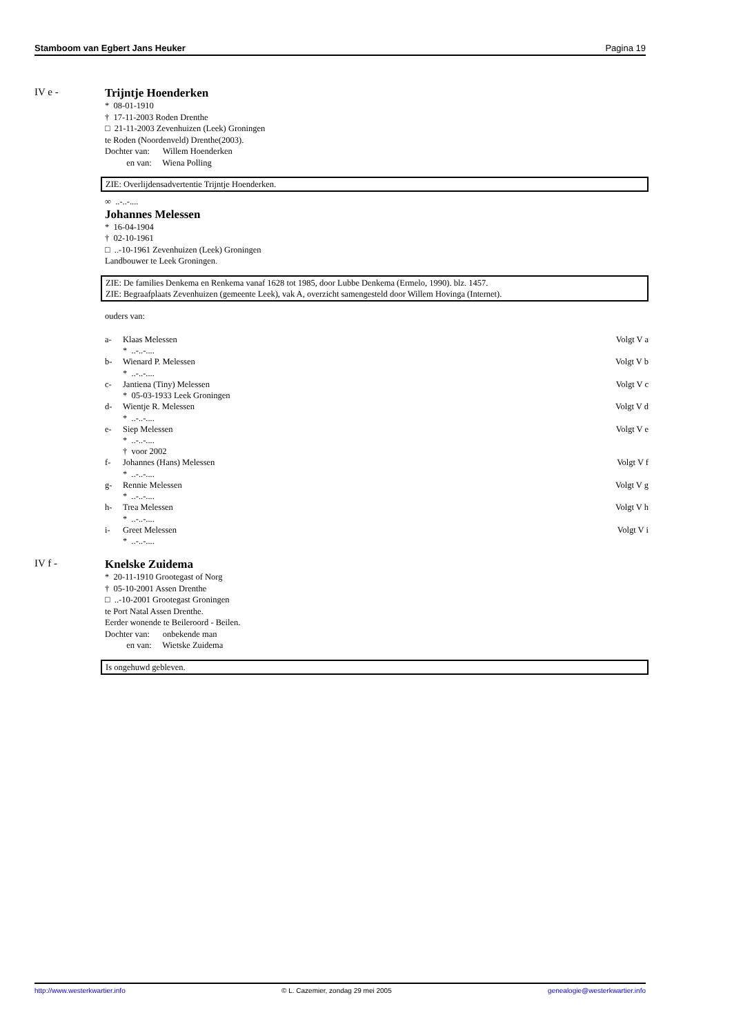Stamboom van Egbert Jans Heuker Pagina 19
IV e - Trijntje Hoenderken
* 08-01-1910
† 17-11-2003 Roden Drenthe
□ 21-11-2003 Zevenhuizen (Leek) Groningen
te Roden (Noordenveld) Drenthe(2003).
Dochter van: Willem Hoenderken
en van: Wiena Polling
ZIE: Overlijdensadvertentie Trijntje Hoenderken.
∞ ..-..-....
Johannes Melessen
* 16-04-1904
† 02-10-1961
□ ..-10-1961 Zevenhuizen (Leek) Groningen
Landbouwer te Leek Groningen.
ZIE: De families Denkema en Renkema vanaf 1628 tot 1985, door Lubbe Denkema (Ermelo, 1990). blz. 1457.
ZIE: Begraafplaats Zevenhuizen (gemeente Leek), vak A, overzicht samengesteld door Willem Hovinga (Internet).
ouders van:
a- Klaas Melessen Volgt V a
* ..-..-....
b- Wienard P. Melessen Volgt V b
* ..-..-....
c- Jantiena (Tiny) Melessen Volgt V c
* 05-03-1933 Leek Groningen
d- Wientje R. Melessen Volgt V d
* ..-..-....
e- Siep Melessen Volgt V e
* ..-..-....
† voor 2002
f- Johannes (Hans) Melessen Volgt V f
* ..-..-....
g- Rennie Melessen Volgt V g
* ..-..-....
h- Trea Melessen Volgt V h
* ..-..-....
i- Greet Melessen Volgt V i
* ..-..-....
IV f - Knelske Zuidema
* 20-11-1910 Grootegast of Norg
† 05-10-2001 Assen Drenthe
□ ..-10-2001 Grootegast Groningen
te Port Natal Assen Drenthe.
Eerder wonende te Beileroord - Beilen.
Dochter van: onbekende man
en van: Wietske Zuidema
Is ongehuwd gebleven.
http://www.westerkwartier.info © L. Cazemier, zondag 29 mei 2005 genealogie@westerkwartier.info